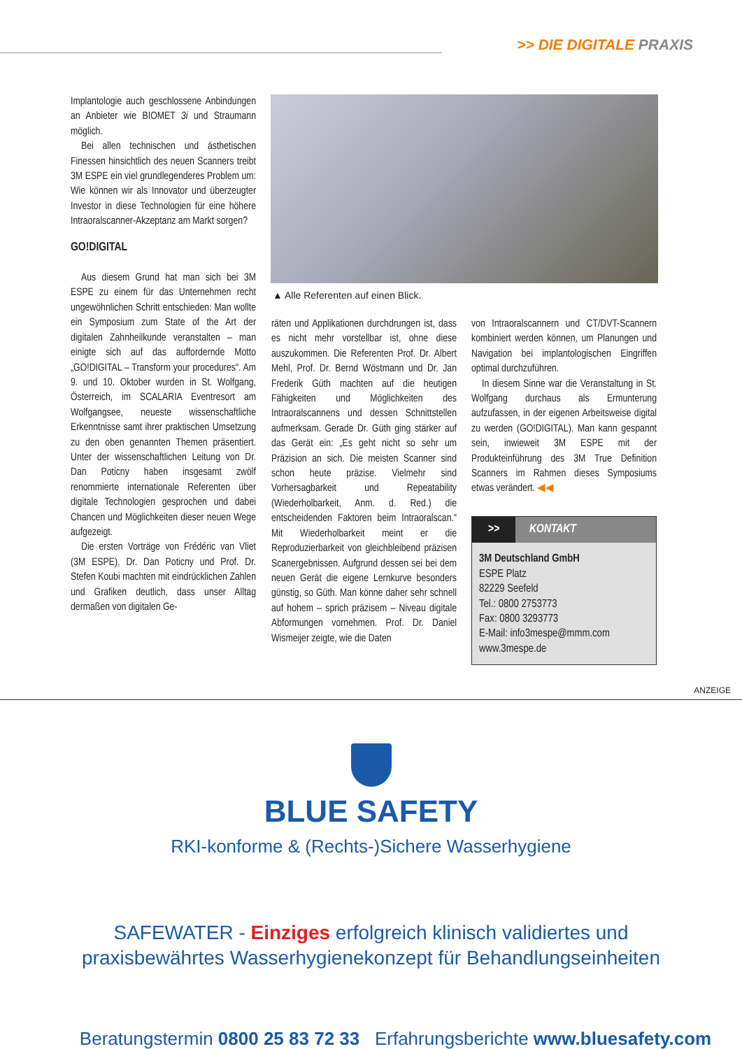>> DIE DIGITALE PRAXIS
▲ Alle Referenten auf einen Blick.
Implantologie auch geschlossene Anbindungen an Anbieter wie BIOMET 3i und Straumann möglich.
Bei allen technischen und ästhetischen Finessen hinsichtlich des neuen Scanners treibt 3M ESPE ein viel grundlegenderes Problem um: Wie können wir als Innovator und überzeugter Investor in diese Technologien für eine höhere Intraoralscanner-Akzeptanz am Markt sorgen?
GO!DIGITAL
Aus diesem Grund hat man sich bei 3M ESPE zu einem für das Unternehmen recht ungewöhnlichen Schritt entschieden: Man wollte ein Symposium zum State of the Art der digitalen Zahnheilkunde veranstalten – man einigte sich auf das auffordernde Motto „GO!DIGITAL – Transform your procedures“. Am 9. und 10. Oktober wurden in St. Wolfgang, Österreich, im SCALARIA Eventresort am Wolfgangsee, neueste wissenschaftliche Erkenntnisse samt ihrer praktischen Umsetzung zu den oben genannten Themen präsentiert. Unter der wissenschaftlichen Leitung von Dr. Dan Poticny haben insgesamt zwölf renommierte internationale Referenten über digitale Technologien gesprochen und dabei Chancen und Möglichkeiten dieser neuen Wege aufgezeigt.
Die ersten Vorträge von Frédéric van Vliet (3M ESPE), Dr. Dan Poticny und Prof. Dr. Stefen Koubi machten mit eindrücklichen Zahlen und Grafiken deutlich, dass unser Alltag dermaßen von digitalen Ge-
räten und Applikationen durchdrungen ist, dass es nicht mehr vorstellbar ist, ohne diese auszukommen. Die Referenten Prof. Dr. Albert Mehl, Prof. Dr. Bernd Wöstmann und Dr. Jan Frederik Güth machten auf die heutigen Fähigkeiten und Möglichkeiten des Intraoralscannens und dessen Schnittstellen aufmerksam. Gerade Dr. Güth ging stärker auf das Gerät ein: „Es geht nicht so sehr um Präzision an sich. Die meisten Scanner sind schon heute präzise. Vielmehr sind Vorhersagbarkeit und Repeatability (Wiederholbarkeit, Anm. d. Red.) die entscheidenden Faktoren beim Intraoralscan.“ Mit Wiederholbarkeit meint er die Reproduzierbarkeit von gleichbleibend präzisen Scanergebnissen. Aufgrund dessen sei bei dem neuen Gerät die eigene Lernkurve besonders günstig, so Güth. Man könne daher sehr schnell auf hohem – sprich präzisem – Niveau digitale Abformungen vornehmen. Prof. Dr. Daniel Wismeijer zeigte, wie die Daten
von Intraoralscannern und CT/DVT-Scannern kombiniert werden können, um Planungen und Navigation bei implantologischen Eingriffen optimal durchzuführen.
In diesem Sinne war die Veranstaltung in St. Wolfgang durchaus als Ermunterung aufzufassen, in der eigenen Arbeitsweise digital zu werden (GO!DIGITAL). Man kann gespannt sein, inwieweit 3M ESPE mit der Produkteinführung des 3M True Definition Scanners im Rahmen dieses Symposiums etwas verändert. ◀◀
>> KONTAKT
3M Deutschland GmbH
ESPE Platz
82229 Seefeld
Tel.: 0800 2753773
Fax: 0800 3293773
E-Mail: info3mespe@mmm.com
www.3mespe.de
ANZEIGE
BLUE SAFETY
RKI-konforme & (Rechts-)Sichere Wasserhygiene
SAFEWATER - Einziges erfolgreich klinisch validiertes und
praxisbewährtes Wasserhygienekonzept für Behandlungseinheiten
Beratungstermin 0800 25 83 72 33 Erfahrungsberichte www.bluesafety.com